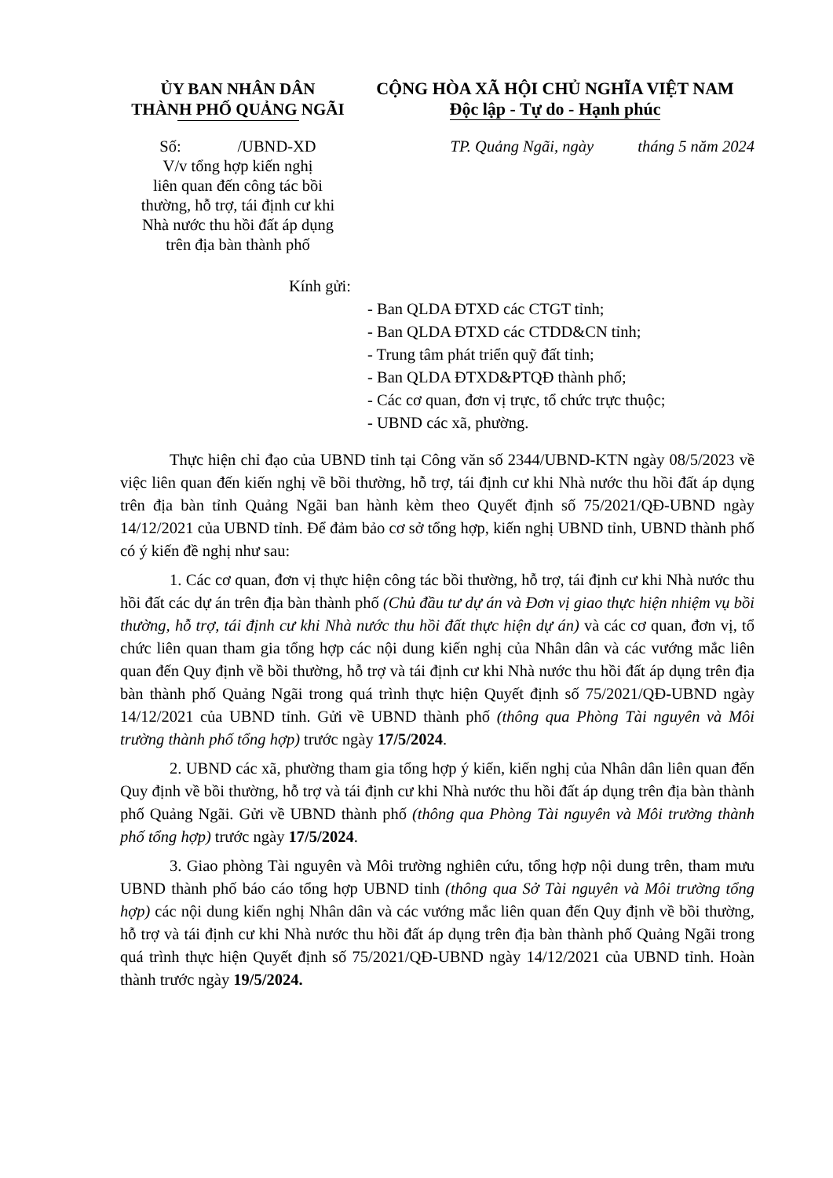ỦY BAN NHÂN DÂN
THÀNH PHỐ QUẢNG NGÃI
CỘNG HÒA XÃ HỘI CHỦ NGHĨA VIỆT NAM
Độc lập - Tự do - Hạnh phúc
Số: /UBND-XD
V/v tổng hợp kiến nghị
liên quan đến công tác bồi
thường, hỗ trợ, tái định cư khi
Nhà nước thu hồi đất áp dụng
trên địa bàn thành phố
TP. Quảng Ngãi, ngày tháng 5 năm 2024
Kính gửi:
- Ban QLDA ĐTXD các CTGT tỉnh;
- Ban QLDA ĐTXD các CTDD&CN tỉnh;
- Trung tâm phát triển quỹ đất tỉnh;
- Ban QLDA ĐTXD&PTQĐ thành phố;
- Các cơ quan, đơn vị trực, tổ chức trực thuộc;
- UBND các xã, phường.
Thực hiện chỉ đạo của UBND tỉnh tại Công văn số 2344/UBND-KTN ngày 08/5/2023 về việc liên quan đến kiến nghị về bồi thường, hỗ trợ, tái định cư khi Nhà nước thu hồi đất áp dụng trên địa bàn tỉnh Quảng Ngãi ban hành kèm theo Quyết định số 75/2021/QĐ-UBND ngày 14/12/2021 của UBND tỉnh. Để đảm bảo cơ sở tổng hợp, kiến nghị UBND tỉnh, UBND thành phố có ý kiến đề nghị như sau:
1. Các cơ quan, đơn vị thực hiện công tác bồi thường, hỗ trợ, tái định cư khi Nhà nước thu hồi đất các dự án trên địa bàn thành phố (Chủ đầu tư dự án và Đơn vị giao thực hiện nhiệm vụ bồi thường, hỗ trợ, tái định cư khi Nhà nước thu hồi đất thực hiện dự án) và các cơ quan, đơn vị, tổ chức liên quan tham gia tổng hợp các nội dung kiến nghị của Nhân dân và các vướng mắc liên quan đến Quy định về bồi thường, hỗ trợ và tái định cư khi Nhà nước thu hồi đất áp dụng trên địa bàn thành phố Quảng Ngãi trong quá trình thực hiện Quyết định số 75/2021/QĐ-UBND ngày 14/12/2021 của UBND tỉnh. Gửi về UBND thành phố (thông qua Phòng Tài nguyên và Môi trường thành phố tổng hợp) trước ngày 17/5/2024.
2. UBND các xã, phường tham gia tổng hợp ý kiến, kiến nghị của Nhân dân liên quan đến Quy định về bồi thường, hỗ trợ và tái định cư khi Nhà nước thu hồi đất áp dụng trên địa bàn thành phố Quảng Ngãi. Gửi về UBND thành phố (thông qua Phòng Tài nguyên và Môi trường thành phố tổng hợp) trước ngày 17/5/2024.
3. Giao phòng Tài nguyên và Môi trường nghiên cứu, tổng hợp nội dung trên, tham mưu UBND thành phố báo cáo tổng hợp UBND tỉnh (thông qua Sở Tài nguyên và Môi trường tổng hợp) các nội dung kiến nghị Nhân dân và các vướng mắc liên quan đến Quy định về bồi thường, hỗ trợ và tái định cư khi Nhà nước thu hồi đất áp dụng trên địa bàn thành phố Quảng Ngãi trong quá trình thực hiện Quyết định số 75/2021/QĐ-UBND ngày 14/12/2021 của UBND tỉnh. Hoàn thành trước ngày 19/5/2024.